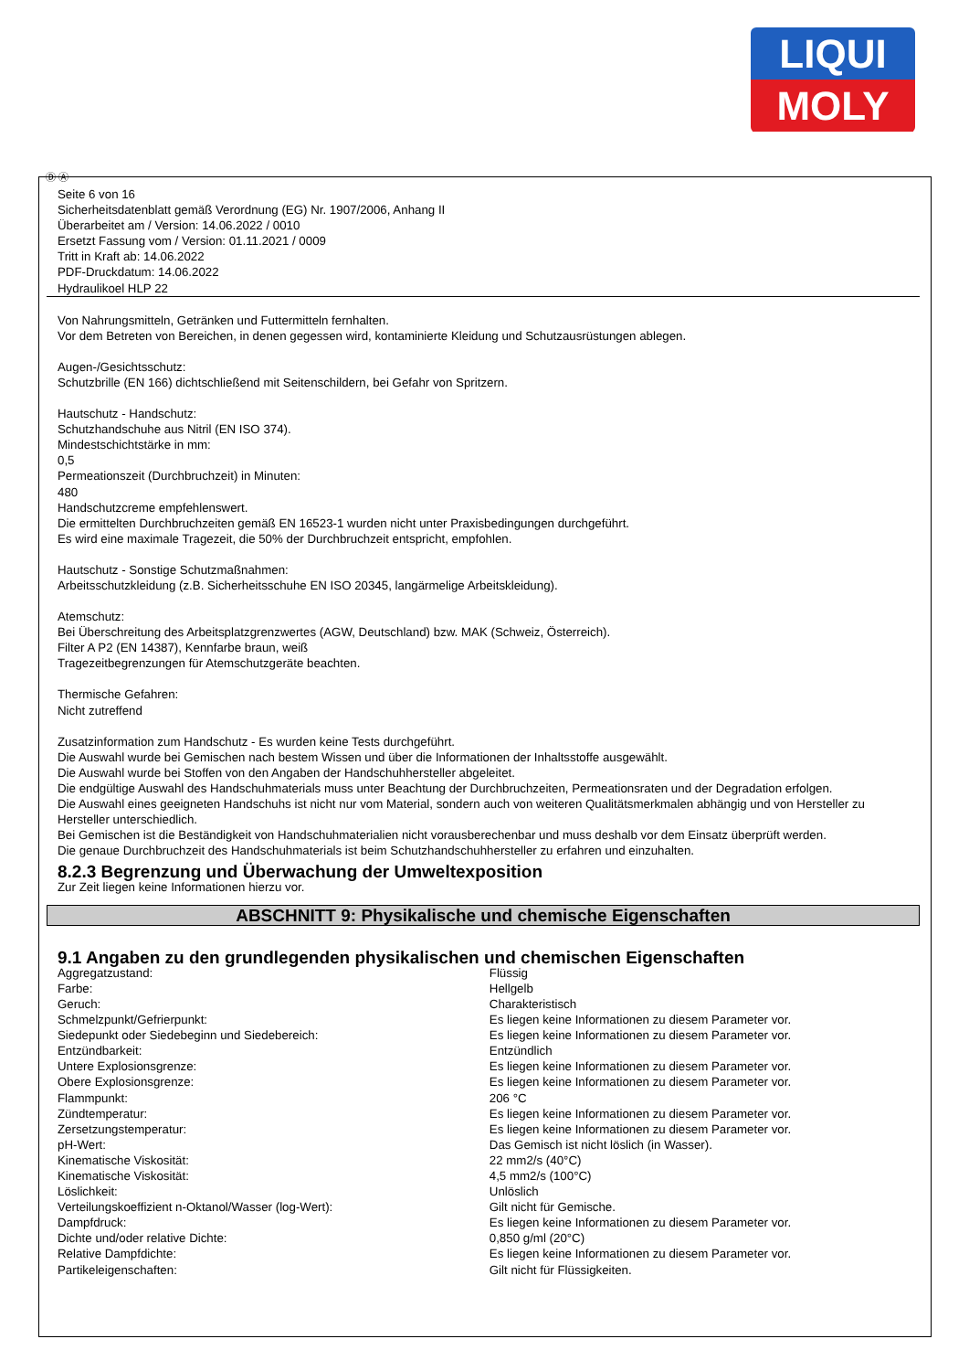LIQUI
MOLY
Ⓓ Ⓐ
Seite 6 von 16
Sicherheitsdatenblatt gemäß Verordnung (EG) Nr. 1907/2006, Anhang II
Überarbeitet am / Version: 14.06.2022 / 0010
Ersetzt Fassung vom / Version: 01.11.2021 / 0009
Tritt in Kraft ab: 14.06.2022
PDF-Druckdatum: 14.06.2022
Hydraulikoel HLP 22
Von Nahrungsmitteln, Getränken und Futtermitteln fernhalten.
Vor dem Betreten von Bereichen, in denen gegessen wird, kontaminierte Kleidung und Schutzausrüstungen ablegen.
Augen-/Gesichtsschutz:
Schutzbrille (EN 166) dichtschließend mit Seitenschildern, bei Gefahr von Spritzern.
Hautschutz - Handschutz:
Schutzhandschuhe aus Nitril (EN ISO 374).
Mindestschichtstärke in mm:
0,5
Permeationszeit (Durchbruchzeit) in Minuten:
480
Handschutzcreme empfehlenswert.
Die ermittelten Durchbruchzeiten gemäß EN 16523-1 wurden nicht unter Praxisbedingungen durchgeführt.
Es wird eine maximale Tragezeit, die 50% der Durchbruchzeit entspricht, empfohlen.
Hautschutz - Sonstige Schutzmaßnahmen:
Arbeitsschutzkleidung (z.B. Sicherheitsschuhe EN ISO 20345, langärmelige Arbeitskleidung).
Atemschutz:
Bei Überschreitung des Arbeitsplatzgrenzwertes (AGW, Deutschland) bzw. MAK (Schweiz, Österreich).
Filter A P2 (EN 14387), Kennfarbe braun, weiß
Tragezeitbegrenzungen für Atemschutzgeräte beachten.
Thermische Gefahren:
Nicht zutreffend
Zusatzinformation zum Handschutz - Es wurden keine Tests durchgeführt.
Die Auswahl wurde bei Gemischen nach bestem Wissen und über die Informationen der Inhaltsstoffe ausgewählt.
Die Auswahl wurde bei Stoffen von den Angaben der Handschuhhersteller abgeleitet.
Die endgültige Auswahl des Handschuhmaterials muss unter Beachtung der Durchbruchzeiten, Permeationsraten und der Degradation erfolgen.
Die Auswahl eines geeigneten Handschuhs ist nicht nur vom Material, sondern auch von weiteren Qualitätsmerkmalen abhängig und von Hersteller zu Hersteller unterschiedlich.
Bei Gemischen ist die Beständigkeit von Handschuhmaterialien nicht vorausberechenbar und muss deshalb vor dem Einsatz überprüft werden.
Die genaue Durchbruchzeit des Handschuhmaterials ist beim Schutzhandschuhhersteller zu erfahren und einzuhalten.
8.2.3 Begrenzung und Überwachung der Umweltexposition
Zur Zeit liegen keine Informationen hierzu vor.
ABSCHNITT 9: Physikalische und chemische Eigenschaften
9.1 Angaben zu den grundlegenden physikalischen und chemischen Eigenschaften
| Aggregatzustand: | Flüssig |
| Farbe: | Hellgelb |
| Geruch: | Charakteristisch |
| Schmelzpunkt/Gefrierpunkt: | Es liegen keine Informationen zu diesem Parameter vor. |
| Siedepunkt oder Siedebeginn und Siedebereich: | Es liegen keine Informationen zu diesem Parameter vor. |
| Entzündbarkeit: | Entzündlich |
| Untere Explosionsgrenze: | Es liegen keine Informationen zu diesem Parameter vor. |
| Obere Explosionsgrenze: | Es liegen keine Informationen zu diesem Parameter vor. |
| Flammpunkt: | 206 °C |
| Zündtemperatur: | Es liegen keine Informationen zu diesem Parameter vor. |
| Zersetzungstemperatur: | Es liegen keine Informationen zu diesem Parameter vor. |
| pH-Wert: | Das Gemisch ist nicht löslich (in Wasser). |
| Kinematische Viskosität: | 22 mm2/s (40°C) |
| Kinematische Viskosität: | 4,5 mm2/s (100°C) |
| Löslichkeit: | Unlöslich |
| Verteilungskoeffizient n-Oktanol/Wasser (log-Wert): | Gilt nicht für Gemische. |
| Dampfdruck: | Es liegen keine Informationen zu diesem Parameter vor. |
| Dichte und/oder relative Dichte: | 0,850 g/ml (20°C) |
| Relative Dampfdichte: | Es liegen keine Informationen zu diesem Parameter vor. |
| Partikeleigenschaften: | Gilt nicht für Flüssigkeiten. |